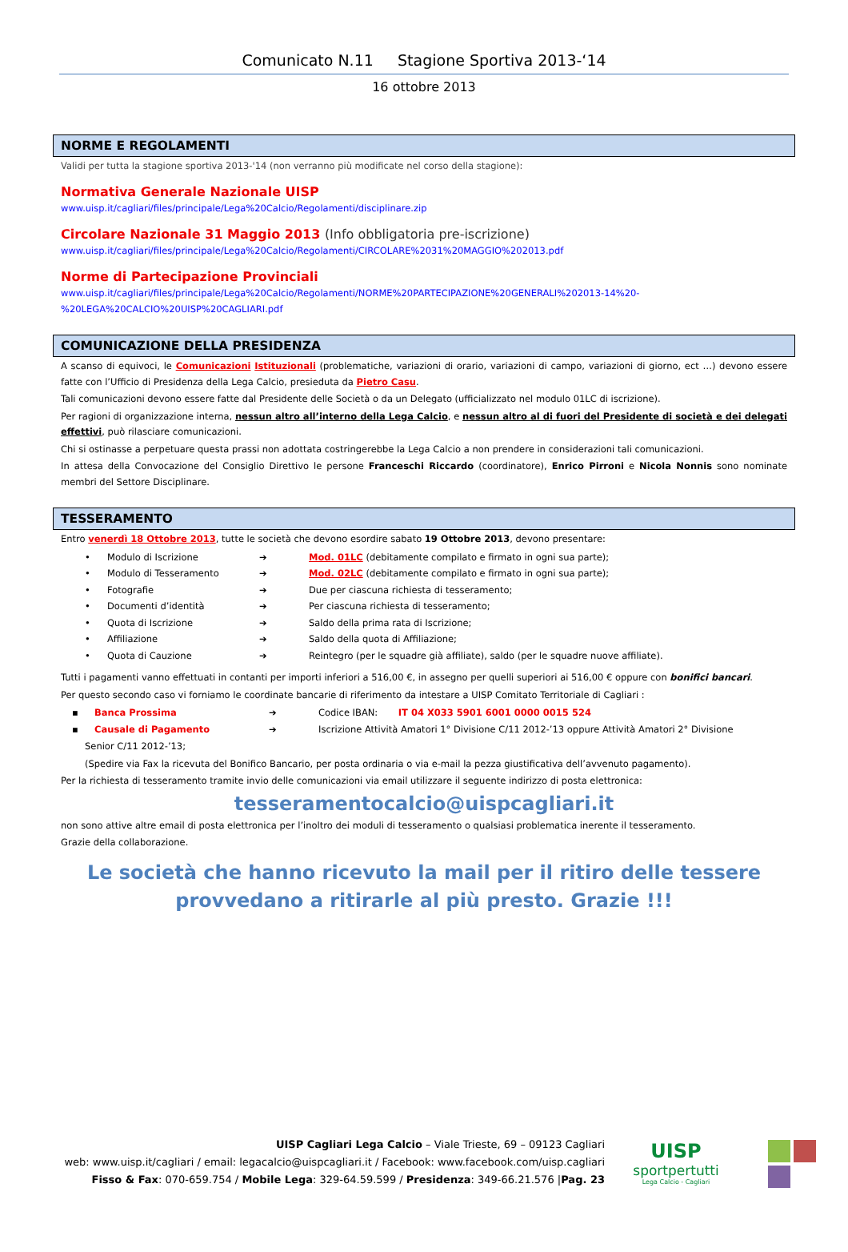Comunicato N.11 Stagione Sportiva 2013-‘14
16 ottobre 2013
NORME E REGOLAMENTI
Validi per tutta la stagione sportiva 2013-'14 (non verranno più modificate nel corso della stagione):
Normativa Generale Nazionale UISP
www.uisp.it/cagliari/files/principale/Lega%20Calcio/Regolamenti/disciplinare.zip
Circolare Nazionale 31 Maggio 2013 (Info obbligatoria pre-iscrizione)
www.uisp.it/cagliari/files/principale/Lega%20Calcio/Regolamenti/CIRCOLARE%2031%20MAGGIO%202013.pdf
Norme di Partecipazione Provinciali
www.uisp.it/cagliari/files/principale/Lega%20Calcio/Regolamenti/NORME%20PARTECIPAZIONE%20GENERALI%202013-14%20-%20LEGA%20CALCIO%20UISP%20CAGLIARI.pdf
COMUNICAZIONE DELLA PRESIDENZA
A scanso di equivoci, le Comunicazioni Istituzionali (problematiche, variazioni di orario, variazioni di campo, variazioni di giorno, ect …) devono essere fatte con l’Ufficio di Presidenza della Lega Calcio, presieduta da Pietro Casu.
Tali comunicazioni devono essere fatte dal Presidente delle Società o da un Delegato (ufficializzato nel modulo 01LC di iscrizione).
Per ragioni di organizzazione interna, nessun altro all’interno della Lega Calcio, e nessun altro al di fuori del Presidente di società e dei delegati effettivi, può rilasciare comunicazioni.
Chi si ostinasse a perpetuare questa prassi non adottata costringerebbe la Lega Calcio a non prendere in considerazioni tali comunicazioni.
In attesa della Convocazione del Consiglio Direttivo le persone Franceschi Riccardo (coordinatore), Enrico Pirroni e Nicola Nonnis sono nominate membri del Settore Disciplinare.
TESSERAMENTO
Entro venerdì 18 Ottobre 2013, tutte le società che devono esordire sabato 19 Ottobre 2013, devono presentare:
• Modulo di Iscrizione ➔ Mod. 01LC (debitamente compilato e firmato in ogni sua parte);
• Modulo di Tesseramento ➔ Mod. 02LC (debitamente compilato e firmato in ogni sua parte);
• Fotografie ➔ Due per ciascuna richiesta di tesseramento;
• Documenti d’identità ➔ Per ciascuna richiesta di tesseramento;
• Quota di Iscrizione ➔ Saldo della prima rata di Iscrizione;
• Affiliazione ➔ Saldo della quota di Affiliazione;
• Quota di Cauzione ➔ Reintegro (per le squadre già affiliate), saldo (per le squadre nuove affiliate).
Tutti i pagamenti vanno effettuati in contanti per importi inferiori a 516,00 €, in assegno per quelli superiori ai 516,00 € oppure con bonifici bancari.
Per questo secondo caso vi forniamo le coordinate bancarie di riferimento da intestare a UISP Comitato Territoriale di Cagliari :
▪ Banca Prossima ➔ Codice IBAN: IT 04 X033 5901 6001 0000 0015 524
▪ Causale di Pagamento ➔ Iscrizione Attività Amatori 1° Divisione C/11 2012-’13 oppure Attività Amatori 2° Divisione
Senior C/11 2012-’13;
(Spedire via Fax la ricevuta del Bonifico Bancario, per posta ordinaria o via e-mail la pezza giustificativa dell’avvenuto pagamento).
Per la richiesta di tesseramento tramite invio delle comunicazioni via email utilizzare il seguente indirizzo di posta elettronica:
tesseramentocalcio@uispcagliari.it
non sono attive altre email di posta elettronica per l’inoltro dei moduli di tesseramento o qualsiasi problematica inerente il tesseramento.
Grazie della collaborazione.
Le società che hanno ricevuto la mail per il ritiro delle tessere
provvedano a ritirarle al più presto. Grazie !!!
UISP Cagliari Lega Calcio – Viale Trieste, 69 – 09123 Cagliari
web: www.uisp.it/cagliari / email: legacalcio@uispcagliari.it / Facebook: www.facebook.com/uisp.cagliari
Fisso & Fax: 070-659.754 / Mobile Lega: 329-64.59.599 / Presidenza: 349-66.21.576 |Pag. 23
UISP
sportpertutti
Lega Calcio - Cagliari